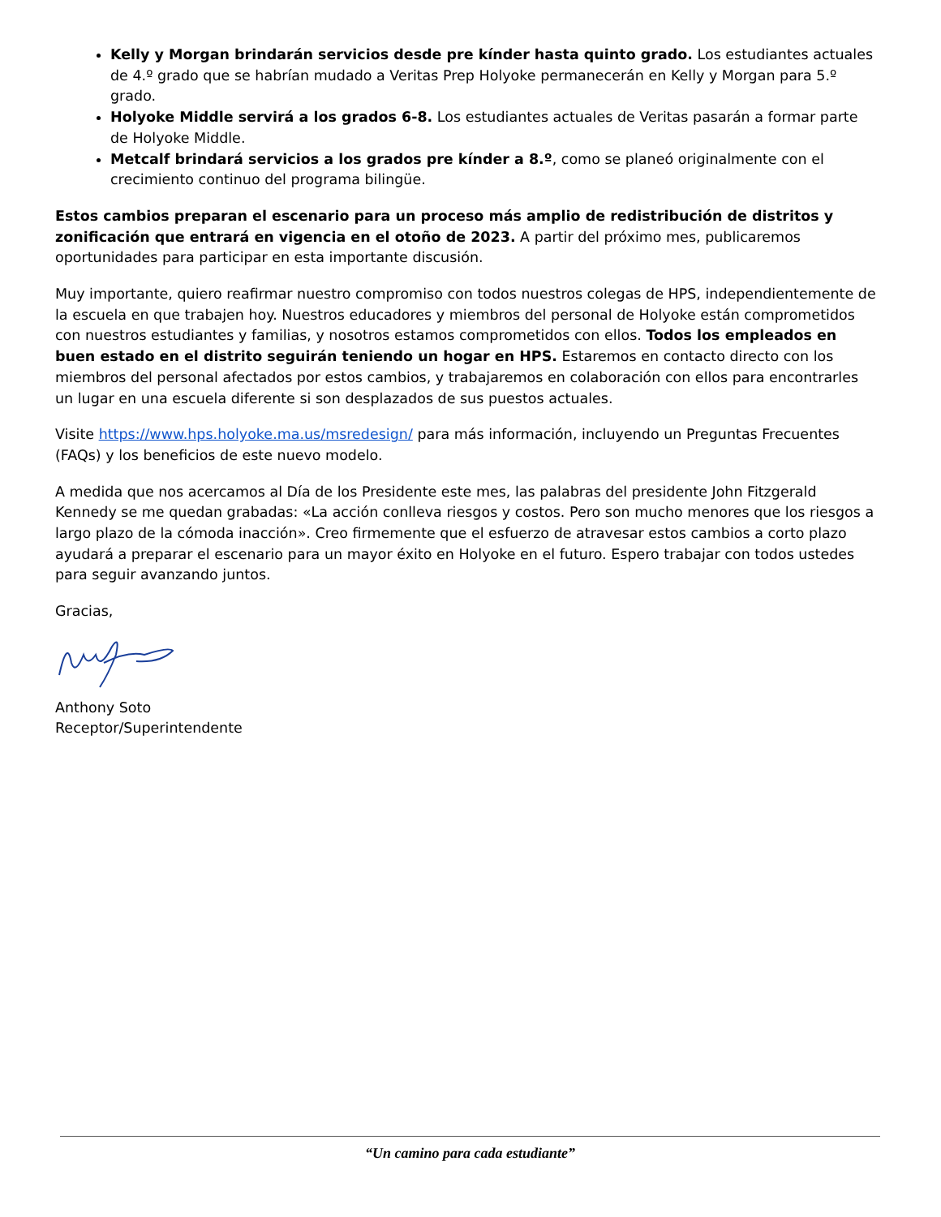Kelly y Morgan brindarán servicios desde pre kínder hasta quinto grado. Los estudiantes actuales de 4.º grado que se habrían mudado a Veritas Prep Holyoke permanecerán en Kelly y Morgan para 5.º grado.
Holyoke Middle servirá a los grados 6-8. Los estudiantes actuales de Veritas pasarán a formar parte de Holyoke Middle.
Metcalf brindará servicios a los grados pre kínder a 8.º, como se planeó originalmente con el crecimiento continuo del programa bilingüe.
Estos cambios preparan el escenario para un proceso más amplio de redistribución de distritos y zonificación que entrará en vigencia en el otoño de 2023. A partir del próximo mes, publicaremos oportunidades para participar en esta importante discusión.
Muy importante, quiero reafirmar nuestro compromiso con todos nuestros colegas de HPS, independientemente de la escuela en que trabajen hoy. Nuestros educadores y miembros del personal de Holyoke están comprometidos con nuestros estudiantes y familias, y nosotros estamos comprometidos con ellos. Todos los empleados en buen estado en el distrito seguirán teniendo un hogar en HPS. Estaremos en contacto directo con los miembros del personal afectados por estos cambios, y trabajaremos en colaboración con ellos para encontrarles un lugar en una escuela diferente si son desplazados de sus puestos actuales.
Visite https://www.hps.holyoke.ma.us/msredesign/ para más información, incluyendo un Preguntas Frecuentes (FAQs) y los beneficios de este nuevo modelo.
A medida que nos acercamos al Día de los Presidente este mes, las palabras del presidente John Fitzgerald Kennedy se me quedan grabadas: «La acción conlleva riesgos y costos. Pero son mucho menores que los riesgos a largo plazo de la cómoda inacción». Creo firmemente que el esfuerzo de atravesar estos cambios a corto plazo ayudará a preparar el escenario para un mayor éxito en Holyoke en el futuro. Espero trabajar con todos ustedes para seguir avanzando juntos.
Gracias,
Anthony Soto
Receptor/Superintendente
“Un camino para cada estudiante”